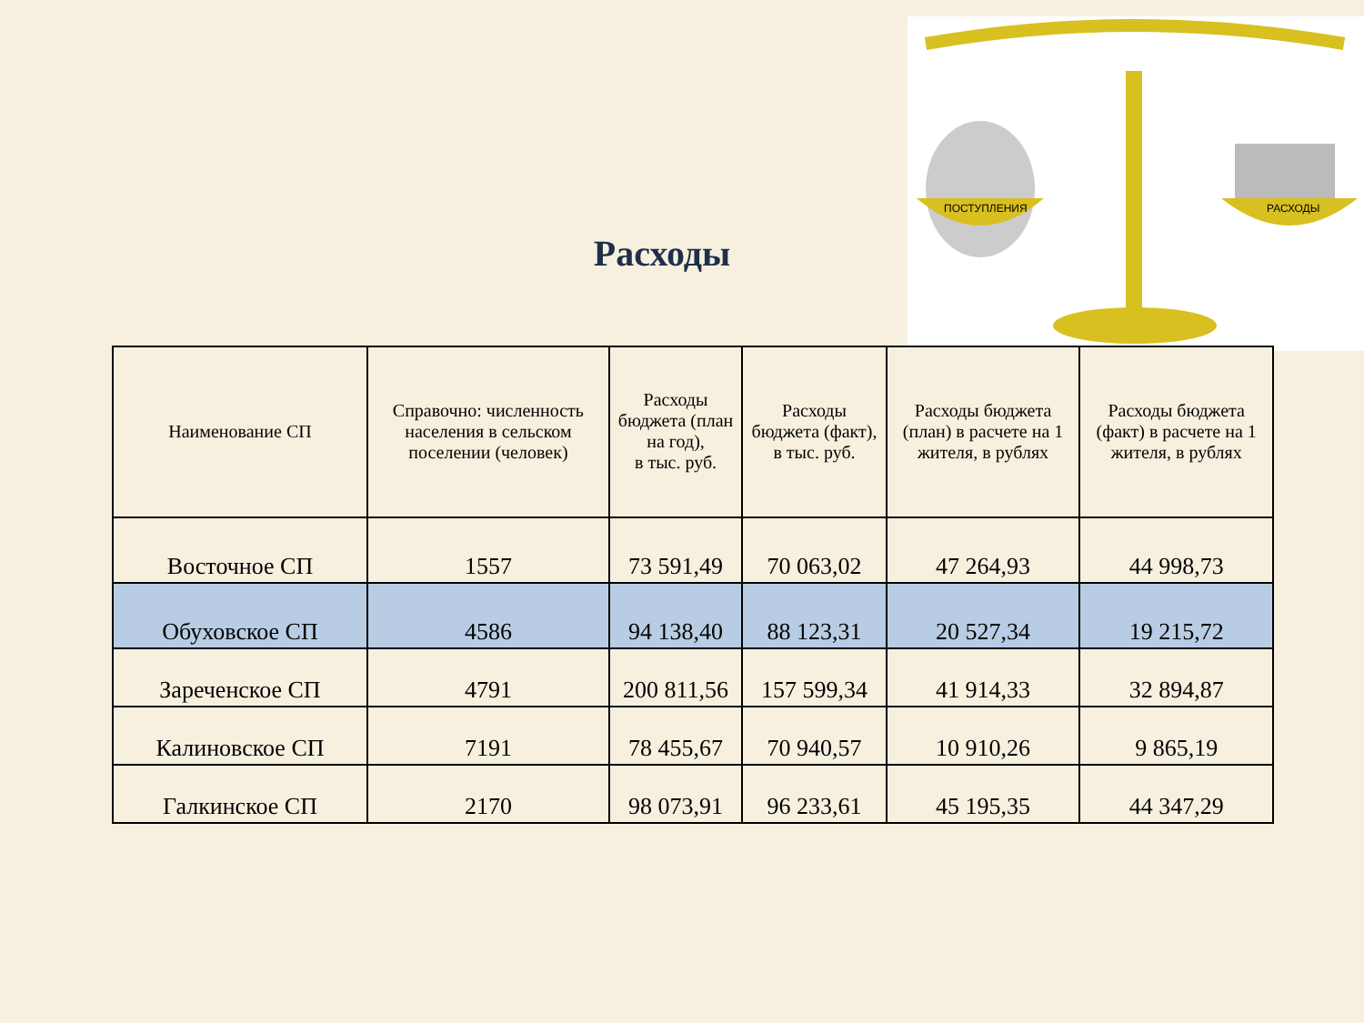ПОСТУПЛЕНИЯ
РАСХОДЫ
Расходы
| Наименование СП | Справочно: численность населения в сельском поселении (человек) | Расходы бюджета (план на год), в тыс. руб. | Расходы бюджета (факт), в тыс. руб. | Расходы бюджета (план) в расчете на 1 жителя, в рублях | Расходы бюджета (факт) в расчете на 1 жителя, в рублях |
| --- | --- | --- | --- | --- | --- |
| Восточное СП | 1557 | 73 591,49 | 70 063,02 | 47 264,93 | 44 998,73 |
| Обуховское СП | 4586 | 94 138,40 | 88 123,31 | 20 527,34 | 19 215,72 |
| Зареченское СП | 4791 | 200 811,56 | 157 599,34 | 41 914,33 | 32 894,87 |
| Калиновское СП | 7191 | 78 455,67 | 70 940,57 | 10 910,26 | 9 865,19 |
| Галкинское СП | 2170 | 98 073,91 | 96 233,61 | 45 195,35 | 44 347,29 |